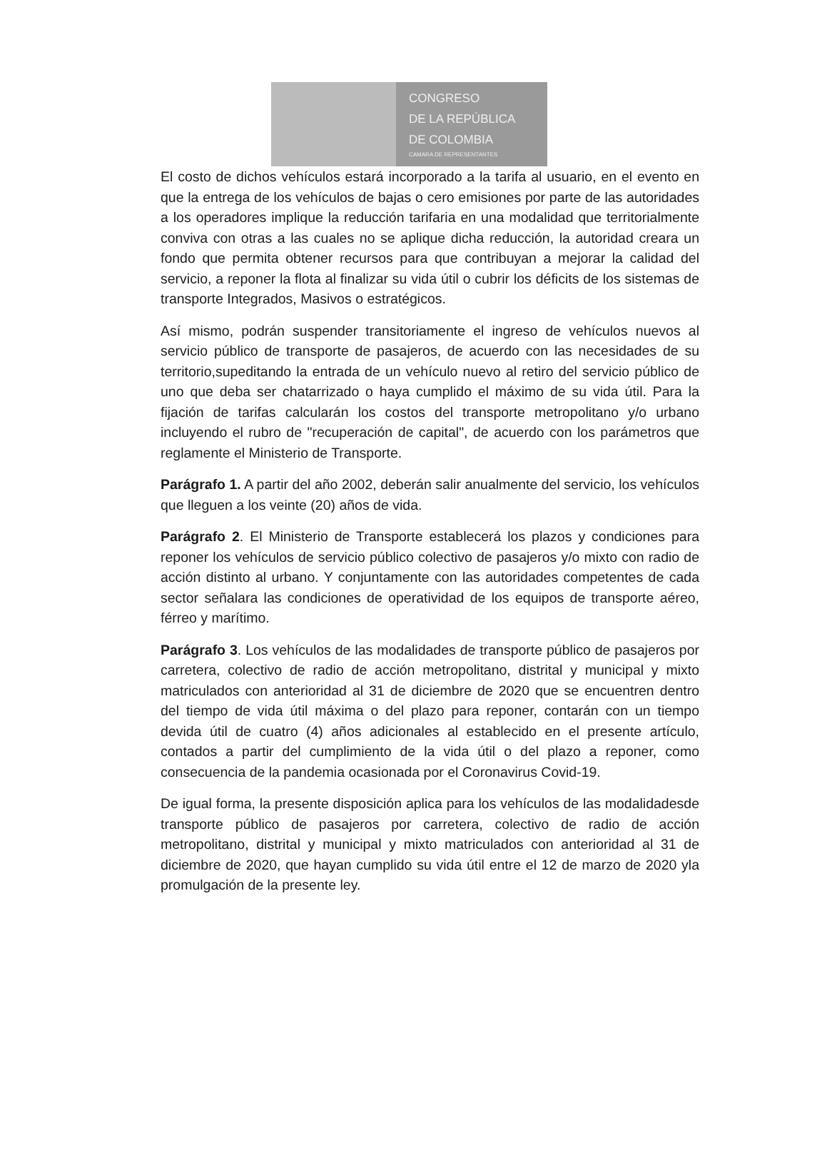CONGRESO
DE LA REPÚBLICA
DE COLOMBIA
CAMARA DE REPRESENTANTES
El costo de dichos vehículos estará incorporado a la tarifa al usuario, en el evento en que la entrega de los vehículos de bajas o cero emisiones por parte de las autoridades a los operadores implique la reducción tarifaria en una modalidad que territorialmente conviva con otras a las cuales no se aplique dicha reducción, la autoridad creara un fondo que permita obtener recursos para que contribuyan a mejorar la calidad del servicio, a reponer la flota al finalizar su vida útil o cubrir los déficits de los sistemas de transporte Integrados, Masivos o estratégicos.
Así mismo, podrán suspender transitoriamente el ingreso de vehículos nuevos al servicio público de transporte de pasajeros, de acuerdo con las necesidades de su territorio,supeditando la entrada de un vehículo nuevo al retiro del servicio público de uno que deba ser chatarrizado o haya cumplido el máximo de su vida útil. Para la fijación de tarifas calcularán los costos del transporte metropolitano y/o urbano incluyendo el rubro de "recuperación de capital", de acuerdo con los parámetros que reglamente el Ministerio de Transporte.
Parágrafo 1. A partir del año 2002, deberán salir anualmente del servicio, los vehículos que lleguen a los veinte (20) años de vida.
Parágrafo 2. El Ministerio de Transporte establecerá los plazos y condiciones para reponer los vehículos de servicio público colectivo de pasajeros y/o mixto con radio de acción distinto al urbano. Y conjuntamente con las autoridades competentes de cada sector señalara las condiciones de operatividad de los equipos de transporte aéreo, férreo y marítimo.
Parágrafo 3. Los vehículos de las modalidades de transporte público de pasajeros por carretera, colectivo de radio de acción metropolitano, distrital y municipal y mixto matriculados con anterioridad al 31 de diciembre de 2020 que se encuentren dentro del tiempo de vida útil máxima o del plazo para reponer, contarán con un tiempo devida útil de cuatro (4) años adicionales al establecido en el presente artículo, contados a partir del cumplimiento de la vida útil o del plazo a reponer, como consecuencia de la pandemia ocasionada por el Coronavirus Covid-19.
De igual forma, la presente disposición aplica para los vehículos de las modalidadesde transporte público de pasajeros por carretera, colectivo de radio de acción metropolitano, distrital y municipal y mixto matriculados con anterioridad al 31 de diciembre de 2020, que hayan cumplido su vida útil entre el 12 de marzo de 2020 yla promulgación de la presente ley.